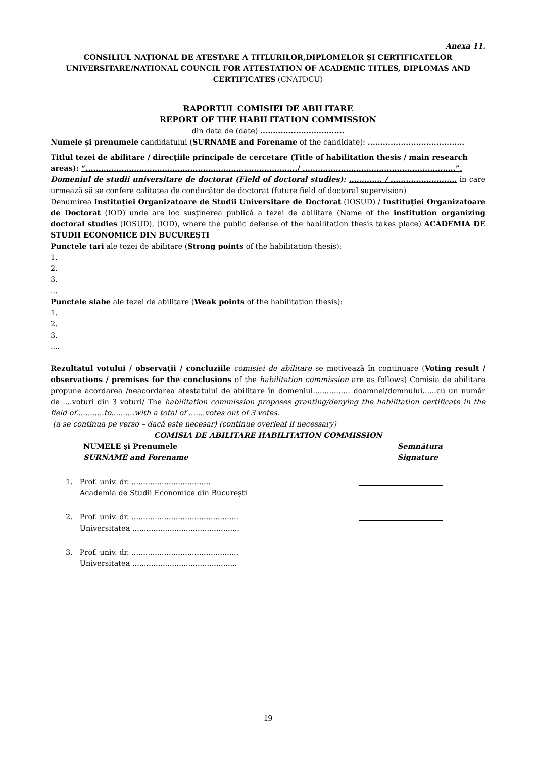Anexa 11.
CONSILIUL NAȚIONAL DE ATESTARE A TITLURILOR,DIPLOMELOR ȘI CERTIFICATELOR UNIVERSITARE/NATIONAL COUNCIL FOR ATTESTATION OF ACADEMIC TITLES, DIPLOMAS AND CERTIFICATES (CNATDCU)
RAPORTUL COMISIEI DE ABILITARE
REPORT OF THE HABILITATION COMMISSION
din data de (date) .................................
Numele și prenumele candidatului (SURNAME and Forename of the candidate): ......................................
Titlul tezei de abilitare / direcțiile principale de cercetare (Title of habilitation thesis / main research areas): “.................................................................................../ ............................................................”.
Domeniul de studii universitare de doctorat (Field of doctoral studies): ............. / .......................... în care urmează să se confere calitatea de conducător de doctorat (future field of doctoral supervision)
Denumirea Instituției Organizatoare de Studii Universitare de Doctorat (IOSUD) / Instituției Organizatoare de Doctorat (IOD) unde are loc susținerea publică a tezei de abilitare (Name of the institution organizing doctoral studies (IOSUD), (IOD), where the public defense of the habilitation thesis takes place) ACADEMIA DE STUDII ECONOMICE DIN BUCUREȘTI
Punctele tari ale tezei de abilitare (Strong points of the habilitation thesis):
1.
2.
3.
...
Punctele slabe ale tezei de abilitare (Weak points of the habilitation thesis):
1.
2.
3.
....
Rezultatul votului / observații / concluziile comisiei de abilitare se motivează în continuare (Voting result / observations / premises for the conclusions of the habilitation commission are as follows) Comisia de abilitare propune acordarea /neacordarea atestatului de abilitare în domeniul................ doamnei/domnului......cu un număr de ....voturi din 3 voturi/ The habilitation commission proposes granting/denying the habilitation certificate in the field of............to..........with a total of .......votes out of 3 votes.
(a se continua pe verso – dacă este necesar) (continue overleaf if necessary)
COMISIA DE ABILITARE HABILITATION COMMISSION
NUMELE și Prenumele
SURNAME and Forename
Semnătura
Signature
1. Prof. univ. dr. ..................................
Academia de Studii Economice din București
2. Prof. univ. dr. ..............................................
Universitatea ..............................................
3. Prof. univ. dr. ..............................................
Universitatea .............................................
19